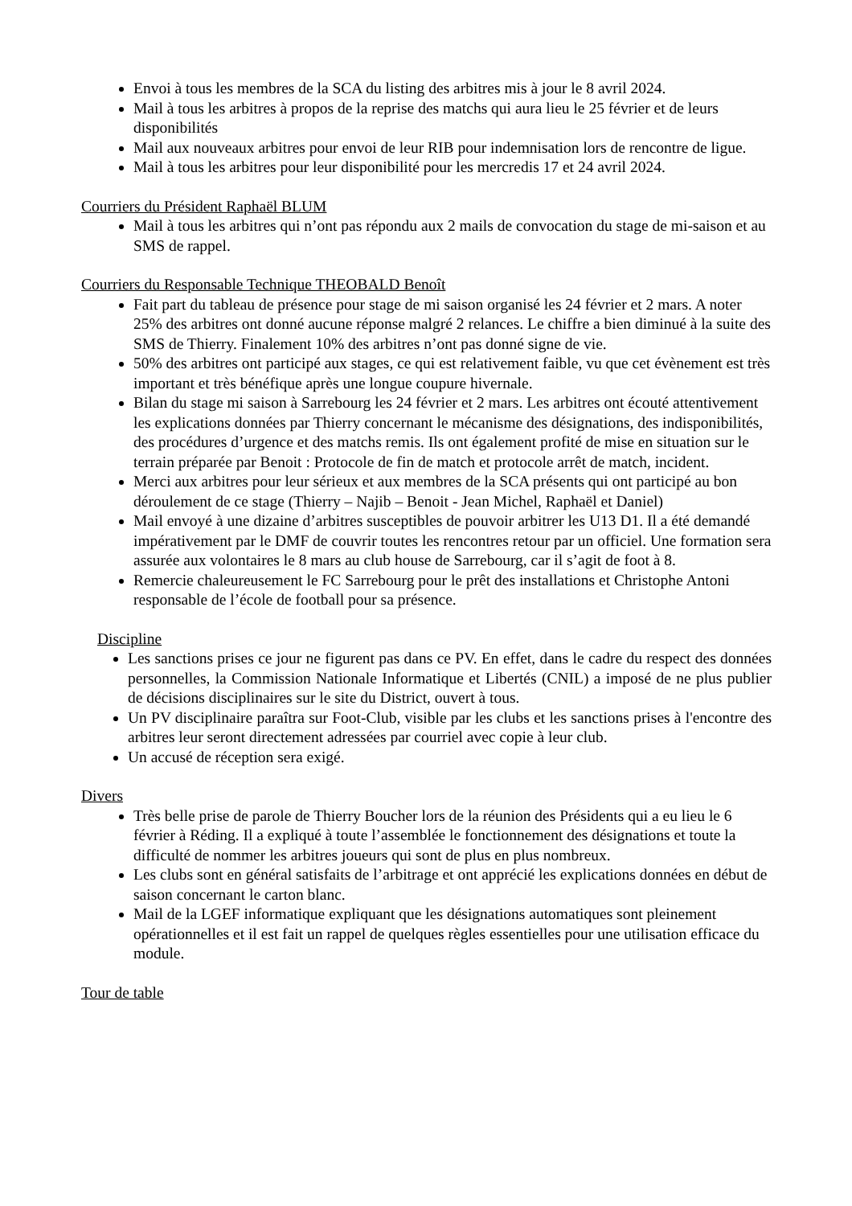Envoi à tous les membres de la SCA du listing des arbitres mis à jour le 8 avril 2024.
Mail à tous les arbitres à propos de la reprise des matchs qui aura lieu le 25 février et de leurs disponibilités
Mail aux nouveaux arbitres pour envoi de leur RIB pour indemnisation lors de rencontre de ligue.
Mail à tous les arbitres pour leur disponibilité pour les mercredis 17 et 24 avril 2024.
Courriers du Président Raphaël BLUM
Mail à tous les arbitres qui n’ont pas répondu aux 2 mails de convocation du stage de mi-saison et au SMS de rappel.
Courriers du Responsable Technique THEOBALD Benoît
Fait part du tableau de présence pour stage de mi saison organisé les 24 février et 2 mars. A noter 25% des arbitres ont donné aucune réponse malgré 2 relances. Le chiffre a bien diminué à la suite des SMS de Thierry. Finalement 10% des arbitres n’ont pas donné signe de vie.
50% des arbitres ont participé aux stages, ce qui est relativement faible, vu que cet évènement est très important et très bénéfique après une longue coupure hivernale.
Bilan du stage mi saison à Sarrebourg les 24 février et 2 mars. Les arbitres ont écouté attentivement les explications données par Thierry concernant le mécanisme des désignations, des indisponibilités, des procédures d’urgence et des matchs remis. Ils ont également profité de mise en situation sur le terrain préparée par Benoit : Protocole de fin de match et protocole arrêt de match, incident.
Merci aux arbitres pour leur sérieux et aux membres de la SCA présents qui ont participé au bon déroulement de ce stage (Thierry – Najib – Benoit - Jean Michel, Raphaël et Daniel)
Mail envoyé à une dizaine d’arbitres susceptibles de pouvoir arbitrer les U13 D1. Il a été demandé impérativement par le DMF de couvrir toutes les rencontres retour par un officiel. Une formation sera assurée aux volontaires le 8 mars au club house de Sarrebourg, car il s’agit de foot à 8.
Remercie chaleureusement le FC Sarrebourg pour le prêt des installations et Christophe Antoni responsable de l’école de football pour sa présence.
Discipline
Les sanctions prises ce jour ne figurent pas dans ce PV. En effet, dans le cadre du respect des données personnelles, la Commission Nationale Informatique et Libertés (CNIL) a imposé de ne plus publier de décisions disciplinaires sur le site du District, ouvert à tous.
Un PV disciplinaire paraîtra sur Foot-Club, visible par les clubs et les sanctions prises à l'encontre des arbitres leur seront directement adressées par courriel avec copie à leur club.
Un accusé de réception sera exigé.
Divers
Très belle prise de parole de Thierry Boucher lors de la réunion des Présidents qui a eu lieu le 6 février à Réding. Il a expliqué à toute l’assemblée le fonctionnement des désignations et toute la difficulté de nommer les arbitres joueurs qui sont de plus en plus nombreux.
Les clubs sont en général satisfaits de l’arbitrage et ont apprécié les explications données en début de saison concernant le carton blanc.
Mail de la LGEF informatique expliquant que les désignations automatiques sont pleinement opérationnelles et il est fait un rappel de quelques règles essentielles pour une utilisation efficace du module.
Tour de table